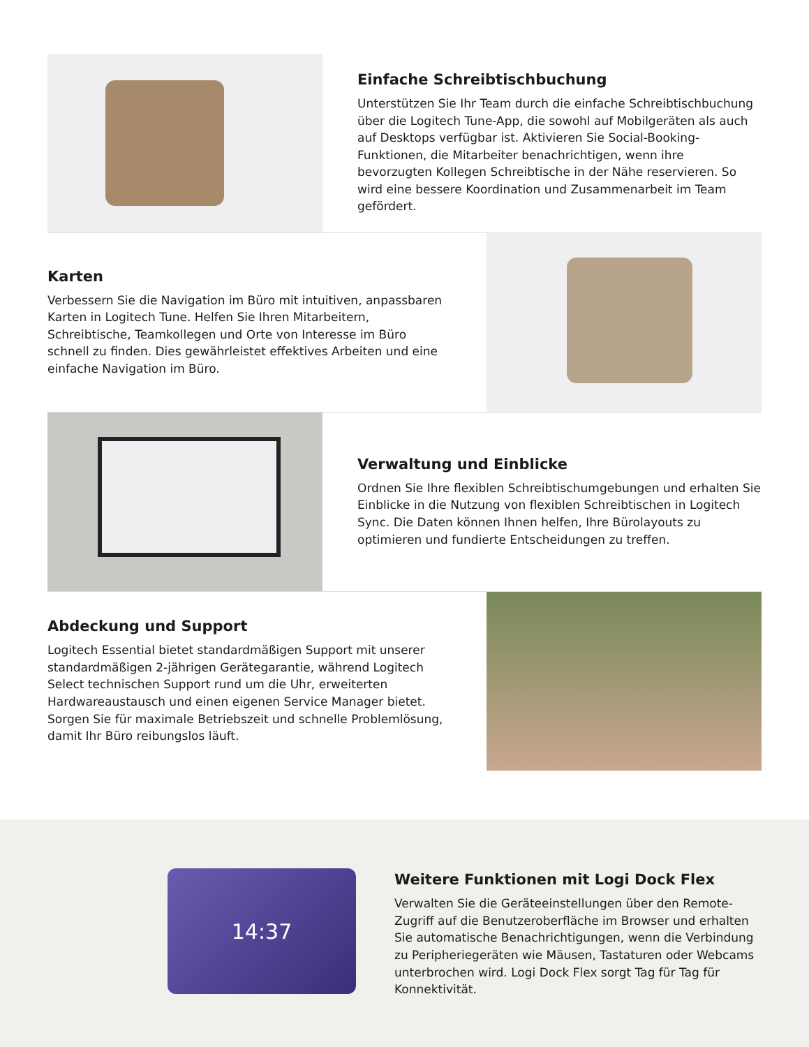Einfache Schreibtischbuchung
Unterstützen Sie Ihr Team durch die einfache Schreibtischbuchung über die Logitech Tune-App, die sowohl auf Mobilgeräten als auch auf Desktops verfügbar ist. Aktivieren Sie Social-Booking-Funktionen, die Mitarbeiter benachrichtigen, wenn ihre bevorzugten Kollegen Schreibtische in der Nähe reservieren. So wird eine bessere Koordination und Zusammenarbeit im Team gefördert.
Karten
Verbessern Sie die Navigation im Büro mit intuitiven, anpassbaren Karten in Logitech Tune. Helfen Sie Ihren Mitarbeitern, Schreibtische, Teamkollegen und Orte von Interesse im Büro schnell zu finden. Dies gewährleistet effektives Arbeiten und eine einfache Navigation im Büro.
Verwaltung und Einblicke
Ordnen Sie Ihre flexiblen Schreibtischumgebungen und erhalten Sie Einblicke in die Nutzung von flexiblen Schreibtischen in Logitech Sync. Die Daten können Ihnen helfen, Ihre Bürolayouts zu optimieren und fundierte Entscheidungen zu treffen.
Abdeckung und Support
Logitech Essential bietet standardmäßigen Support mit unserer standardmäßigen 2-jährigen Gerätegarantie, während Logitech Select technischen Support rund um die Uhr, erweiterten Hardwareaustausch und einen eigenen Service Manager bietet. Sorgen Sie für maximale Betriebszeit und schnelle Problemlösung, damit Ihr Büro reibungslos läuft.
14:37
Weitere Funktionen mit Logi Dock Flex
Verwalten Sie die Geräteeinstellungen über den Remote-Zugriff auf die Benutzeroberfläche im Browser und erhalten Sie automatische Benachrichtigungen, wenn die Verbindung zu Peripheriegeräten wie Mäusen, Tastaturen oder Webcams unterbrochen wird. Logi Dock Flex sorgt Tag für Tag für Konnektivität.